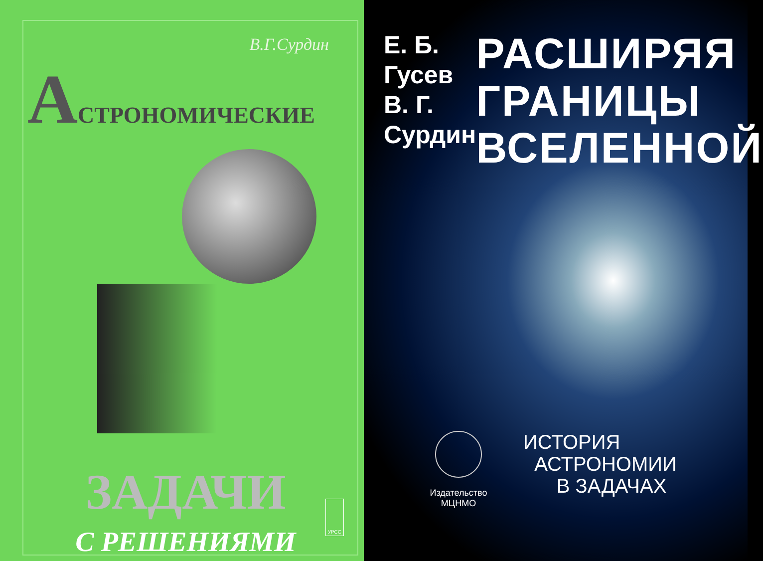В.Г.Сурдин
АСТРОНОМИЧЕСКИЕ
ЗАДАЧИ
С РЕШЕНИЯМИ
УРСС
Е. Б. Гусев
В. Г. Сурдин
РАСШИРЯЯ
ГРАНИЦЫ
ВСЕЛЕННОЙ
Издательство
МЦНМО
ИСТОРИЯ
АСТРОНОМИИ
В ЗАДАЧАХ